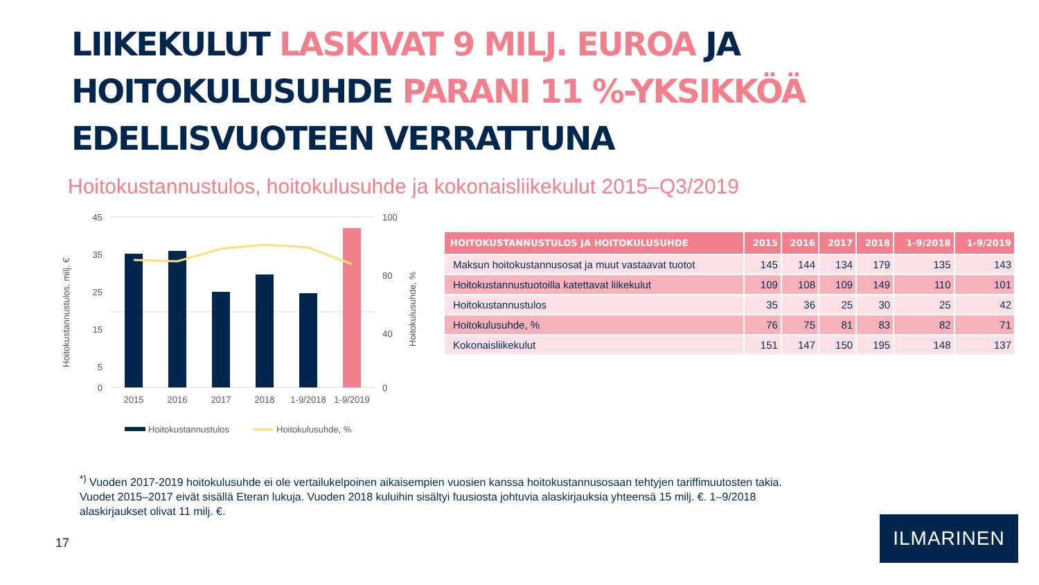LIIKEKULUT LASKIVAT 9 MILJ. EUROA JA
HOITOKULUSUHDE PARANI 11 %-YKSIKKÖÄ
EDELLISVUOTEEN VERRATTUNA
Hoitokustannustulos, hoitokulusuhde ja kokonaisliikekulut 2015–Q3/2019
45
35
25
15
5
0
100
80
40
0
2015
2016
2017
2018
1-9/2018
1-9/2019
Hoitokustannustulos, milj. €
Hoitokulusuhde, %
Hoitokustannustulos
Hoitokulusuhde, %
| HOITOKUSTANNUSTULOS JA HOITOKULUSUHDE | 2015 | 2016 | 2017 | 2018 | 1-9/2018 | 1-9/2019 |
| --- | --- | --- | --- | --- | --- | --- |
| Maksun hoitokustannusosat ja muut vastaavat tuotot | 145 | 144 | 134 | 179 | 135 | 143 |
| Hoitokustannustuotoilla katettavat liikekulut | 109 | 108 | 109 | 149 | 110 | 101 |
| Hoitokustannustulos | 35 | 36 | 25 | 30 | 25 | 42 |
| Hoitokulusuhde, % | 76 | 75 | 81 | 83 | 82 | 71 |
| Kokonaisliikekulut | 151 | 147 | 150 | 195 | 148 | 137 |
<sup>*)</sup> Vuoden 2017-2019 hoitokulusuhde ei ole vertailukelpoinen aikaisempien vuosien kanssa hoitokustannusosaan tehtyjen tariffimuutosten takia.
Vuodet 2015–2017 eivät sisällä Eteran lukuja. Vuoden 2018 kuluihin sisältyi fuusiosta johtuvia alaskirjauksia yhteensä 15 milj. €. 1–9/2018
alaskirjaukset olivat 11 milj. €.
17
ILMARINEN